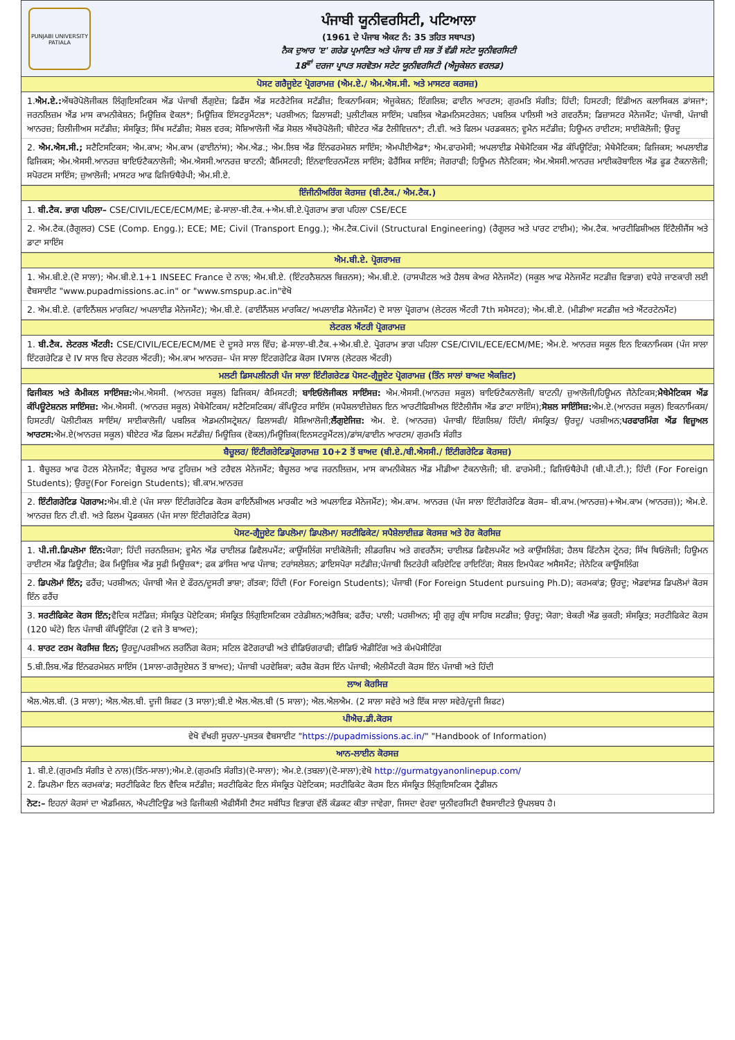PUNJABI UNIVERSITY PATIALA
ਪੰਜਾਬੀ ਯੂਨੀਵਰਸਿਟੀ, ਪਟਿਆਲਾ
(1961 ਦੇ ਪੰਜਾਬ ਐਕਟ ਨੰ: 35 ਤਹਿਤ ਸਥਾਪਤ)
ਨੈਕ ਦੁਆਰ 'ੲ' ਗਰੇਡ ਪ੍ਰਮਾਣਿਤ ਅਤੇ ਪੰਜਾਬ ਦੀ ਸਭ ਤੋਂ ਵੱਡੀ ਸਟੇਟ ਯੂਨੀਵਰਸਿਟੀ
18<sup>ਵਾਂ</sup> ਦਰਜਾ ਪ੍ਰਾਪਤ ਸਰਵੋਤਮ ਸਟੇਟ ਯੂਨੀਵਰਸਿਟੀ (ਐਜੂਕੇਸ਼ਨ ਵਰਲਡ)
ਪੋਸਟ ਗਰੈਜੂਏਟ ਪ੍ਰੋਗਰਾਮਜ਼ (ਐਮ.ਏ./ ਐਮ.ਐਸ.ਸੀ. ਅਤੇ ਮਾਸਟਰ ਕਰਸਜ਼)
1.ਐਮ.ਏ.: ਐਂਥਰੋਪੋਲੋਜੀਕਲ ਲਿੰਗੁਇਸਟਿਕਸ ਐਂਡ ਪੰਜਾਬੀ ਲੈਂਗੁਏਜ਼; ਡਿਫੈਂਸ ਐਂਡ ਸਟਰੈਟੇਜਿਕ ਸਟੱਡੀਜ਼; ਇਕਨਾਮਿਕਸ; ਐਜੂਕੇਸ਼ਨ; ਇੰਗਲਿਸ਼; ਫਾਈਨ ਆਰਟਸ; ਗੁਰਮਤਿ ਸੰਗੀਤ; ਹਿੰਦੀ; ਹਿਸਟਰੀ; ਇੰਡੀਅਨ ਕਲਾਸਿਕਲ ਡਾਂਸਜ*; ਜਰਨਲਿਜ਼ਮ ਐਂਡ ਮਾਸ ਕਾਮਨੀਕੇਸ਼ਨ; ਮਿਊਜ਼ਿਕ ਵੋਕਲ*; ਮਿਊਜ਼ਿਕ ਇੰਸਟਰੂਮੈਂਟਲ*; ਪਰਸ਼ੀਅਨ; ਫਿਲਾਸਫੀ; ਪੁਲੀਟੀਕਲ ਸਾਇੰਸ; ਪਬਲਿਕ ਐਡਮਨਿਸਟਰੇਸ਼ਨ; ਪਬਲਿਕ ਪਾਲਿਸੀ ਅਤੇ ਗਵਰਨੈਂਸ; ਡਿਜ਼ਾਸਟਰ ਮੈਨੇਜਮੈਂਟ; ਪੰਜਾਬੀ, ਪੰਜਾਬੀ ਆਨਰਜ਼; ਰਿਲੀਜੀਅਸ ਸਟੱਡੀਜ਼; ਸੰਸਕ੍ਰਿਤ; ਸਿੱਖ ਸਟੱਡੀਜ਼; ਸੋਸ਼ਲ ਵਰਕ; ਸੋਸ਼ਿਆਲੋਜੀ ਐਂਡ ਸੋਸ਼ਲ ਐਂਥਰੋਪੋਲੋਜੀ; ਥੀਏਟਰ ਐਂਡ ਟੈਲੀਵਿਜ਼ਨ*; ਟੀ.ਵੀ. ਅਤੇ ਫਿਲਮ ਪਰਡਕਸ਼ਨ; ਵੂਮੈਨ ਸਟੱਡੀਜ਼; ਹਿਊਮਨ ਰਾਈਟਸ; ਸਾਈਕੋਲੋਜੀ; ਉਰਦੂ
2. ਐਮ.ਐਸ.ਸੀ.; ਸਟੈਟਿਸਟਿਕਸ; ਐਮ.ਕਾਮ; ਐਮ.ਕਾਮ (ਫਾਈਨਾਂਸ); ਐਮ.ਐਡ.; ਐਮ.ਲਿਬ ਐਂਡ ਇੰਨਫਰਮੇਸ਼ਨ ਸਾਇੰਸ; ਐਮਪੀਈਐਡ*; ਐਮ.ਫਾਰਮੇਸੀ; ਅਪਲਾਈਡ ਮੈਥੇਮੈਟਿਕਸ ਐਂਡ ਕੰਪਿਊਟਿੰਗ; ਮੈਥੇਮੈਟਿਕਸ; ਫਿਜਿਕਸ; ਅਪਲਾਈਡ ਫਿਜਿਕਸ; ਐਮ.ਐਸਸੀ.ਆਨਰਜ਼ ਬਾਇਓਟੈਕਨਾਲੋਜੀ; ਐਮ.ਐਸਸੀ.ਆਨਰਜ਼ ਬਾਟਨੀ; ਕੈਮਿਸਟਰੀ; ਇੰਨਵਾਇਰਨਮੈਂਟਲ ਸਾਇੰਸ; ਫੋਰੈਂਸਿਕ ਸਾਇੰਸ; ਜੋਗਰਾਫੀ; ਹਿਊਮਨ ਜੈਨੇਟਿਕਸ; ਐਮ.ਐਸਸੀ.ਆਨਰਜ਼ ਮਾਈਕਰੋਬਾਇਲ ਐਂਡ ਫੂਡ ਟੈਕਨਾਲੋਜੀ; ਸਪੋਰਟਸ ਸਾਇੰਸ; ਜ਼ੁਆਲੋਜੀ; ਮਾਸਟਰ ਆਫ ਫਿਜਿਓਥੈਰੇਪੀ; ਐਮ.ਸੀ.ਏ.
ਇੰਜੀਨੀਅਰਿੰਗ ਕੋਰਸਜ਼ (ਬੀ.ਟੈਕ./ ਐਮ.ਟੈਕ.)
1. ਬੀ.ਟੈਕ. ਭਾਗ ਪਹਿਲਾ– CSE/CIVIL/ECE/ECM/ME; ਛੇ-ਸਾਲਾ-ਬੀ.ਟੈਕ.+ਐਮ.ਬੀ.ਏ.ਪ੍ਰੋਗਰਾਮ ਭਾਗ ਪਹਿਲਾ CSE/ECE
2. ਐਮ.ਟੈਕ.(ਰੈਗੂਲਰ) CSE (Comp. Engg.); ECE; ME; Civil (Transport Engg.); ਐਮ.ਟੈਕ.Civil (Structural Engineering) (ਰੈਗੂਲਰ ਅਤੇ ਪਾਰਟ ਟਾਈਮ); ਐਮ.ਟੈਕ. ਆਰਟੀਫਿਸ਼ੀਅਲ ਇੰਟੈਲੀਜੈਂਸ ਅਤੇ ਡਾਟਾ ਸਾਇੰਸ
ਐਮ.ਬੀ.ਏ. ਪ੍ਰੋਗਰਾਮਜ਼
1. ਐਮ.ਬੀ.ਏ.(ਦੋ ਸਾਲਾ); ਐਮ.ਬੀ.ਏ.1+1 INSEEC France ਦੇ ਨਾਲ; ਐਮ.ਬੀ.ਏ. (ਇੰਟਰਨੈਸ਼ਨਲ ਬਿਜ਼ਨਸ); ਐਮ.ਬੀ.ਏ. (ਹਾਸਪੀਟਲ ਅਤੇ ਹੈਲਥ ਕੇਅਰ ਮੈਨੇਜਮੈਂਟ) (ਸਕੂਲ ਆਫ ਮੈਨੇਜਮੈਂਟ ਸਟਡੀਜ਼ ਵਿਭਾਗ) ਵਧੇਰੇ ਜਾਣਕਾਰੀ ਲਈ ਵੈਬਸਾਈਟ "www.pupadmissions.ac.in" or "www.smspup.ac.in"ਵੇਖੋ
2. ਐਮ.ਬੀ.ਏ. (ਫਾਇਨੈਂਸ਼ਲ ਮਾਰਕਿਟ/ ਅਪਲਾਈਡ ਮੈਨੇਜਮੈਂਟ); ਐਮ.ਬੀ.ਏ. (ਫਾਈਨੈਂਸ਼ਲ ਮਾਰਕਿਟ/ ਅਪਲਾਈਡ ਮੈਨੇਜਮੈਂਟ) ਦੋ ਸਾਲਾ ਪ੍ਰੋਗਰਾਮ (ਲੇਟਰਲ ਐਂਟਰੀ 7th ਸਮੈਸਟਰ); ਐਮ.ਬੀ.ਏ. (ਮੀਡੀਆ ਸਟਡੀਜ਼ ਅਤੇ ਐਂਟਰਟੇਨਮੈਂਟ)
ਲੇਟਰਲ ਐਂਟਰੀ ਪ੍ਰੋਗਰਾਮਜ਼
1. ਬੀ.ਟੈਕ. ਲੇਟਰਲ ਐਂਟਰੀ: CSE/CIVIL/ECE/ECM/ME ਦੇ ਦੂਸਰੇ ਸਾਲ ਵਿੱਚ; ਛੇ-ਸਾਲਾ-ਬੀ.ਟੈਕ.+ਐਮ.ਬੀ.ਏ. ਪ੍ਰੋਗਰਾਮ ਭਾਗ ਪਹਿਲਾ CSE/CIVIL/ECE/ECM/ME; ਐਮ.ਏ. ਆਨਰਜ਼ ਸਕੂਲ ਇਨ ਇਕਨਾਮਿਕਸ (ਪੰਜ ਸਾਲਾ ਇੰਟਗਰੇਟਿਡ ਦੇ IV ਸਾਲ ਵਿਚ ਲੇਟਰਲ ਐਂਟਰੀ); ਐਮ.ਕਾਮ ਆਨਰਜ਼– ਪੰਜ ਸਾਲਾ ਇੰਟਗਰੇਟਿਡ ਕੋਰਸ IVਸਾਲ (ਲੇਟਰਲ ਐਂਟਰੀ)
ਮਲਟੀ ਡਿਸਪਲੀਨਰੀ ਪੰਜ ਸਾਲਾ ਇੰਟੀਗਰੇਟਡ ਪੋਸਟ-ਗ੍ਰੈਜੂਏਟ ਪ੍ਰੋਗਰਾਮਜ਼ (ਤਿੰਨ ਸਾਲਾਂ ਬਾਅਦ ਐਕਜ਼ਿਟ)
ਫਿਜੀਕਲ ਅਤੇ ਕੈਮੀਕਲ ਸਾਇੰਸਜ਼: ਐਮ.ਐਸਸੀ. (ਆਨਰਜ਼ ਸਕੂਲ) ਫਿਜਿਕਸ/ ਕੈਮਿਸਟਰੀ; ਬਾਇਓਲੋਜੀਕਲ ਸਾਇੰਸਜ਼: ਐਮ.ਐਸਸੀ.(ਆਨਰਜ਼ ਸਕੂਲ) ਬਾਇਓਟੈਕਨਾਲੋਜੀ/ ਬਾਟਨੀ/ ਜ਼ੁਆਲੋਜੀ/ਹਿਊਮਨ ਜੈਨੇਟਿਕਸ;ਮੈਥੇਮੈਟਿਕਸ ਐਂਡ ਕੰਪਿਊਟੇਸ਼ਨਲ ਸਾਇੰਸਜ਼: ਐਮ.ਐਸਸੀ. (ਆਨਰਜ਼ ਸਕੂਲ) ਮੈਥੇਮੈਟਿਕਸ/ ਸਟੈਟਿਸਟਿਕਸ/ ਕੰਪਿਊਟਰ ਸਾਇੰਸ (ਸਪੈਸ਼ਲਾਈਜ਼ੇਸ਼ਨ ਇਨ ਆਰਟੀਫਿਸ਼ੀਅਲ ਇੰਟੈਲੀਜੈਂਸ ਐਂਡ ਡਾਟਾ ਸਾਇੰਸ);ਸੋਸ਼ਲ ਸਾਇੰਸਿਜ਼: ਐਮ.ਏ.(ਆਨਰਜ਼ ਸਕੂਲ) ਇਕਨਾਮਿਕਸ/ ਹਿਸਟਰੀ/ ਪੋਲੀਟੀਕਲ ਸਾਇੰਸ/ ਸਾਈਕਾਲੋਜੀ/ ਪਬਲਿਕ ਐਡਮਨੀਸਟ੍ਰੇਸ਼ਨ/ ਫਿਲਾਸਫੀ/ ਸੋਸ਼ਿਆਲੋਜੀ;ਲੈਂਗੁਏਜਿਜ਼: ਐਮ. ਏ. (ਆਨਰਜ਼) ਪੰਜਾਬੀ/ ਇੰਗਲਿਸ਼/ ਹਿੰਦੀ/ ਸੰਸਕ੍ਰਿਤ/ ਉਰਦੂ/ ਪਰਸ਼ੀਅਨ;ਪਰਫਾਰਮਿੰਗ ਐਂਡ ਵਿਜ਼ੂਅਲ ਆਰਟਸ: ਐਮ.ਏ(ਆਨਰਜ਼ ਸਕੂਲ) ਥੀਏਟਰ ਐਂਡ ਫਿਲਮ ਸਟੱਡੀਜ਼/ ਮਿਊਜ਼ਿਕ (ਵੋਕਲ)/ਮਿਊਜ਼ਿਕ(ਇਨਸਟਰੂਮੈਂਟਲ)/ਡਾਂਸ/ਫਾਈਨ ਆਰਟਸ/ ਗੁਰਮਤਿ ਸੰਗੀਤ
ਬੈਚੂਲਰ/ ਇੰਟੀਗਰੇਟਿਡਪ੍ਰੋਗਰਾਮਜ਼ 10+2 ਤੋਂ ਬਾਅਦ (ਬੀ.ਏ./ਬੀ.ਐਸਸੀ./ ਇੰਟੀਗਰੇਟਿਡ ਕੋਰਸਜ਼)
1. ਬੈਚੂਲਰ ਆਫ ਹੋਟਲ ਮੈਨੇਜਮੈਂਟ; ਬੈਚੂਲਰ ਆਫ ਟੂਰਿਜ਼ਮ ਅਤੇ ਟਰੈਵਲ ਮੈਨੇਜਮੈਂਟ; ਬੈਚੂਲਰ ਆਫ ਜਰਨਲਿਜ਼ਮ, ਮਾਸ ਕਾਮਨੀਕੇਸ਼ਨ ਐਂਡ ਮੀਡੀਆ ਟੈਕਨਾਲੋਜੀ; ਬੀ. ਫਾਰਮੇਸੀ.; ਫਿਜਿਓਥੈਰੇਪੀ (ਬੀ.ਪੀ.ਟੀ.); ਹਿੰਦੀ (For Foreign Students); ਉਰਦੂ(For Foreign Students); ਬੀ.ਕਾਮ.ਆਨਰਜ਼
2. ਇੰਟੀਗਰੇਟਿਡ ਪੋਗਰਾਮ: ਐਮ.ਬੀ.ਏ (ਪੰਜ ਸਾਲਾ ਇੰਟੀਗਰੇਟਿਡ ਕੋਰਸ ਫਾਇਨੈਂਸ਼ੀਅਲ ਮਾਰਕੀਟ ਅਤੇ ਅਪਲਾਇਡ ਮੈਨੇਜਮੈਂਟ); ਐਮ.ਕਾਮ. ਆਨਰਜ਼ (ਪੰਜ ਸਾਲਾ ਇੰਟੀਗਰੇਟਿਡ ਕੋਰਸ– ਬੀ.ਕਾਮ.(ਆਨਰਜ਼)+ਐਮ.ਕਾਮ (ਆਨਰਜ਼)); ਐਮ.ਏ. ਆਨਰਜ਼ ਇਨ ਟੀ.ਵੀ. ਅਤੇ ਫਿਲਮ ਪ੍ਰੋਡਕਸ਼ਨ (ਪੰਜ ਸਾਲਾ ਇੰਟੀਗਰੇਟਿਡ ਕੋਰਸ)
ਪੋਸਟ-ਗ੍ਰੈਜੂਏਟ ਡਿਪਲੋਮਾ/ ਡਿਪਲੋਮਾ/ ਸਰਟੀਫਿਕੇਟ/ ਸਪੈਸ਼ੇਲਾਈਜ਼ਡ ਕੋਰਸਜ਼ ਅਤੇ ਹੋਰ ਕੋਰਸਿਜ਼
1. ਪੀ.ਜੀ.ਡਿਪਲੋਮਾ ਇੰਨ: ਯੋਗਾ; ਹਿੰਦੀ ਜਰਨਲਿਜ਼ਮ; ਵੂਮੈਨ ਐਂਡ ਚਾਈਲਡ ਡਿਵੈਲਪਮੈਂਟ; ਕਾਊਂਸਲਿੰਗ ਸਾਈਕੋਲੋਜੀ; ਲੀਡਰਸ਼ਿਪ ਅਤੇ ਗਵਰਨੈਂਸ; ਚਾਈਲਡ ਡਿਵੈਲਪਮੈਂਟ ਅਤੇ ਕਾਉਂਸਲਿੰਗ; ਹੈਲਥ ਫਿੱਟਨੈਸ ਟ੍ਰੇਨਰ; ਸਿੱਖ ਥਿਓਲੋਜੀ; ਹਿਊਮਨ ਰਾਈਟਸ ਐਂਡ ਡਿਊਟੀਜ਼; ਫੋਕ ਮਿਊਜ਼ਿਕ ਐਂਡ ਸੂਫੀ ਮਿਊਜ਼ਕ*; ਫਕ ਡਾਂਸਿਜ਼ ਆਫ ਪੰਜਾਬ; ਟਰਾਂਸਲੇਸ਼ਨ; ਡਾਇਸਪੋਰਾ ਸਟੱਡੀਜ਼;ਪੰਜਾਬੀ ਲਿਟਰੇਰੀ ਕਰਿਏਟਿਵ ਰਾਇਟਿੰਗ; ਸੋਸ਼ਲ ਇਮਪੈਕਟ ਅਸੈਸਮੈਂਟ; ਜੇਨੇਟਿਕ ਕਾਊਂਸਲਿੰਗ
2. ਡਿਪਲੋਮਾਂ ਇੰਨ; ਫਰੈਂਚ; ਪਰਸ਼ੀਅਨ; ਪੰਜਾਬੀ ਐਜ ਏ ਫੌਰਨ/ਦੂਸਰੀ ਭਾਸ਼ਾ; ਗੱਤਕਾ; ਹਿੰਦੀ (For Foreign Students); ਪੰਜਾਬੀ (For Foreign Student pursuing Ph.D); ਕਰਮਕਾਂਡ; ਉਰਦੂ; ਐਡਵਾਂਸਡ ਡਿਪਲੋਮਾਂ ਕੋਰਸ ਇੰਨ ਫਰੈਂਚ
3. ਸਰਟੀਫਿਕੇਟ ਕੋਰਸ ਇੰਨ; ਵੈਦਿਕ ਸਟੱਡਿਜ਼; ਸੰਸਕ੍ਰਿਤ ਪੋਏਟਿਕਸ; ਸੰਸਕ੍ਰਿਤ ਲਿੰਗੁਇਸਟਿਕਸ ਟਰੇਡੀਸ਼ਨ;ਅਰੈਬਿਕ; ਫਰੈਂਚ; ਪਾਲੀ; ਪਰਸ਼ੀਅਨ; ਸ੍ਰੀ ਗੁਰੂ ਗ੍ਰੰਥ ਸਾਹਿਬ ਸਟਡੀਜ਼; ਉਰਦੂ; ਯੋਗਾ; ਬੇਕਰੀ ਐਂਡ ਕੁਕਰੀ; ਸੰਸਕ੍ਰਿਤ; ਸਰਟੀਫਿਕੇਟ ਕੋਰਸ (120 ਘੰਟੇ) ਇਨ ਪੰਜਾਬੀ ਕੰਪਿਊਟਿੰਗ (2 ਵਜੇ ਤੋ ਬਾਅਦ);
4. ਸ਼ਾਰਟ ਟਰਮ ਕੋਰਸਿਜ਼ ਇਨ; ਉਰਦੂ/ਪਰਸ਼ੀਅਨ ਲਰਨਿੰਗ ਕੋਰਸ; ਸਟਿਲ ਫੋਟੋਗਰਾਫੀ ਅਤੇ ਵੀਡਿਓਗਰਾਫੀ; ਵੀਡਿਓ ਐਡੀਟਿੰਗ ਅਤੇ ਕੰਮਪੋਸੀਟਿੰਗ
5.ਬੀ.ਲਿਬ.ਐਂਡ ਇੰਨਫਰਮੇਸ਼ਨ ਸਾਇੰਸ (1ਸਾਲਾ-ਗਰੈਜੂਏਸ਼ਨ ਤੋਂ ਬਾਅਦ); ਪੰਜਾਬੀ ਪਰਵੇਸ਼ਿਕਾ; ਕਰੈਸ਼ ਕੋਰਸ ਇੰਨ ਪੰਜਾਬੀ; ਐਲੀਮੈਂਟਰੀ ਕੋਰਸ ਇੰਨ ਪੰਜਾਬੀ ਅਤੇ ਹਿੰਦੀ
ਲਾਅ ਕੋਰਸਿਜ਼
ਐਲ.ਐਲ.ਬੀ. (3 ਸਾਲਾ); ਐਲ.ਐਲ.ਬੀ. ਦੂਜੀ ਸ਼ਿਫਟ (3 ਸਾਲਾ);ਬੀ.ਏ ਐਲ.ਐਲ.ਬੀ (5 ਸਾਲਾ); ਐਲ.ਐਲਐਮ. (2 ਸਾਲਾ ਸਵੇਰੇ ਅਤੇ ਇੱਕ ਸਾਲਾ ਸਵੇਰੇ/ਦੂਜੀ ਸ਼ਿਫਟ)
ਪੀਐਚ.ਡੀ.ਕੋਰਸ
ਵੇਖੋ ਵੱਖਰੀ ਸੂਚਨਾ-ਪੁਸਤਕ ਵੈਬਸਾਈਟ "https://pupadmissions.ac.in/" "Handbook of Information)
ਆਨ-ਲਾਈਨ ਕੋਰਸਜ਼
1. ਬੀ.ਏ.(ਗੁਰਮਤਿ ਸੰਗੀਤ ਦੇ ਨਾਲ)(ਤਿੰਨ-ਸਾਲਾ);ਐਮ.ਏ.(ਗੁਰਮਤਿ ਸੰਗੀਤ)(ਦੋ-ਸਾਲਾ); ਐਮ.ਏ.(ਤਬਲਾ)(ਦੋ-ਸਾਲਾ);ਵੇਖੋ http://gurmatgyanonlinepup.com/
2. ਡਿਪਲੋਮਾ ਇਨ ਕਰਮਕਾਂਡ; ਸਰਟੀਫਿਕੇਟ ਇਨ ਵੈਦਿਕ ਸਟੱਡੀਜ਼; ਸਰਟੀਫਿਕੇਟ ਇਨ ਸੰਸਕ੍ਰਿਤ ਪੋਏਟਿਕਸ; ਸਰਟੀਫਿਕੇਟ ਕੋਰਸ ਇਨ ਸੰਸਕ੍ਰਿਤ ਲਿੰਗੁਇਸਟਿਕਸ ਟ੍ਰੈਡੀਸ਼ਨ
ਨੋਟ:– ਇਹਨਾਂ ਕੋਰਸਾਂ ਦਾ ਐਡਮਿਸ਼ਨ, ਐਪਟੀਟਿਊਡ ਅਤੇ ਫਿਜੀਕਲੀ ਐਫੀਸੈਂਸੀ ਟੈਸਟ ਸਬੰਧਿਤ ਵਿਭਾਗ ਵੱਲੋਂ ਕੰਡਕਟ ਕੀਤਾ ਜਾਵੇਗਾ, ਜਿਸਦਾ ਵੇਰਵਾ ਯੂਨੀਵਰਸਿਟੀ ਵੈਬਸਾਈਟਤੇ ਉਪਲਬਧ ਹੈ।